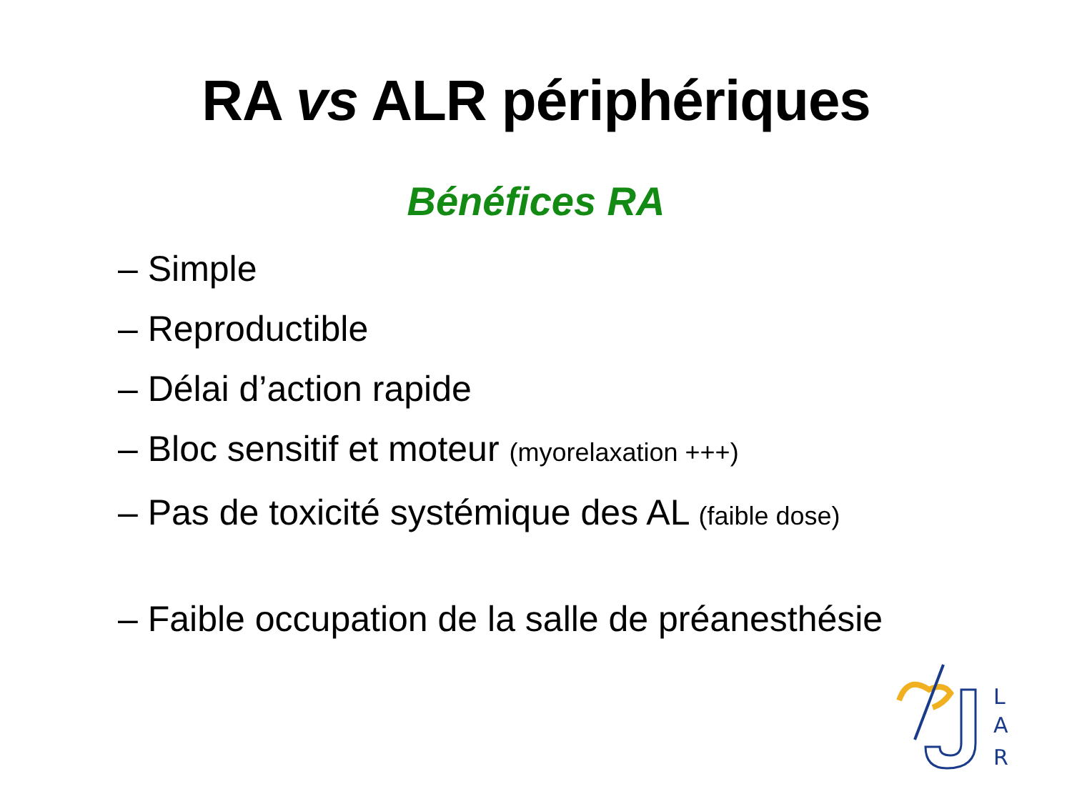RA vs ALR périphériques
Bénéfices RA
– Simple
– Reproductible
– Délai d’action rapide
– Bloc sensitif et moteur (myorelaxation +++)
– Pas de toxicité systémique des AL (faible dose)
– Faible occupation de la salle de préanesthésie
L
A
R